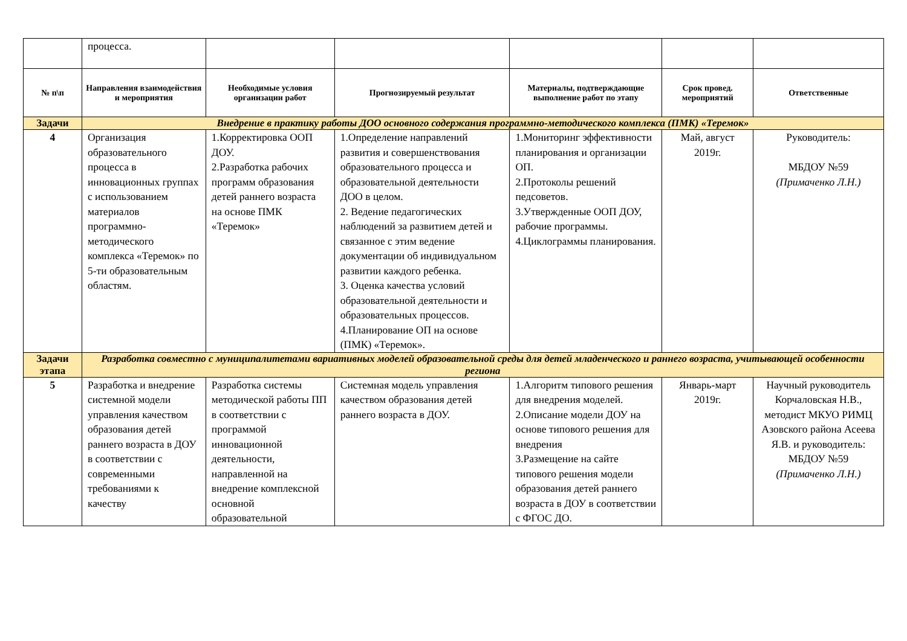| | процесса. | | | | | |
| № п\п | Направления взаимодействия и мероприятия | Необходимые условия организации работ | Прогнозируемый результат | Материалы, подтверждающие выполнение работ по этапу | Срок провед. мероприятий | Ответственные |
| Задачи | Внедрение в практику работы ДОО основного содержания программно-методического комплекса (ПМК) «Теремок» | | | | | |
| 4 | Организация образовательного процесса в инновационных группах с использованием материалов программно-методического комплекса «Теремок» по 5-ти образовательным областям. | 1.Корректировка ООП ДОУ. 2.Разработка рабочих программ образования детей раннего возраста на основе ПМК «Теремок» | 1.Определение направлений развития и совершенствования образовательного процесса и образовательной деятельности ДОО в целом. 2. Ведение педагогических наблюдений за развитием детей и связанное с этим ведение документации об индивидуальном развитии каждого ребенка. 3. Оценка качества условий образовательной деятельности и образовательных процессов. 4.Планирование ОП на основе (ПМК) «Теремок». | 1.Мониторинг эффективности планирования и организации ОП. 2.Протоколы решений педсоветов. 3.Утвержденные ООП ДОУ, рабочие программы. 4.Циклограммы планирования. | Май, август 2019г. | Руководитель: МБДОУ №59 (Примаченко Л.Н.) |
| Задачи этапа | Разработка совместно с муниципалитетами вариативных моделей образовательной среды для детей младенческого и раннего возраста, учитывающей особенности региона | | | | | |
| 5 | Разработка и внедрение системной модели управления качеством образования детей раннего возраста в ДОУ в соответствии с современными требованиями к качеству | Разработка системы методической работы ПП в соответствии с программой инновационной деятельности, направленной на внедрение комплексной основной образовательной | Системная модель управления качеством образования детей раннего возраста в ДОУ. | 1.Алгоритм типового решения для внедрения моделей. 2.Описание модели ДОУ на основе типового решения для внедрения 3.Размещение на сайте типового решения модели образования детей раннего возраста в ДОУ в соответствии с ФГОС ДО. | Январь-март 2019г. | Научный руководитель Корчаловская Н.В., методист МКУО РИМЦ Азовского района Асеева Я.В. и руководитель: МБДОУ №59 (Примаченко Л.Н.) |